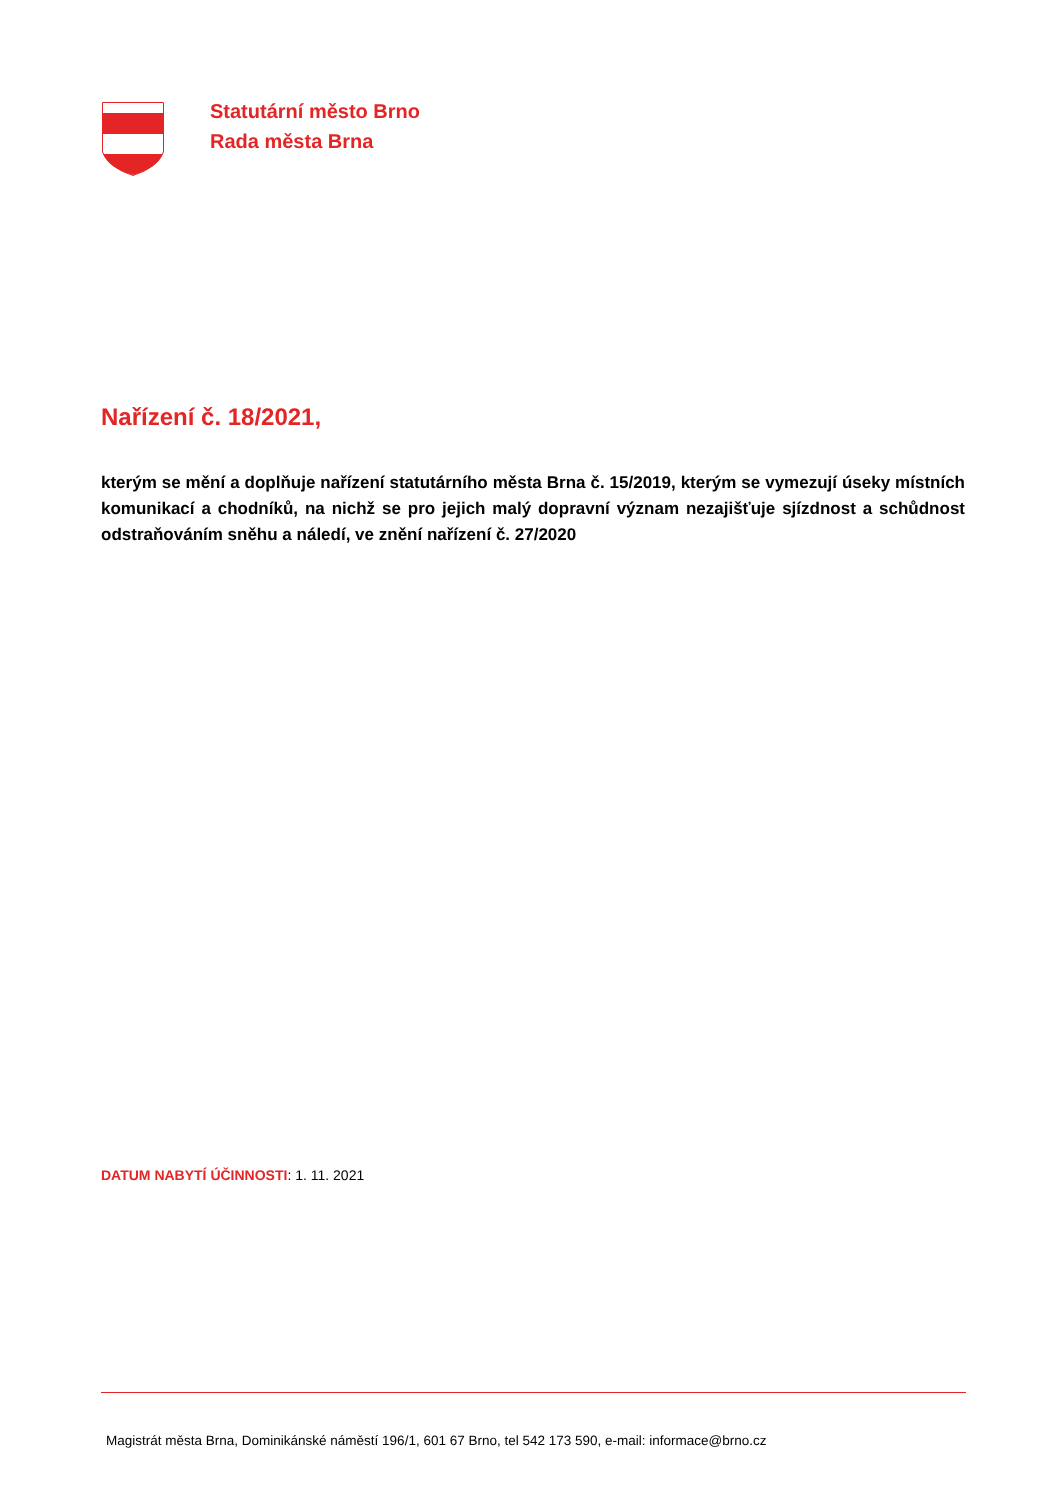Statutární město Brno
Rada města Brna
Nařízení č. 18/2021,
kterým se mění a doplňuje nařízení statutárního města Brna č. 15/2019, kterým se vymezují úseky místních komunikací a chodníků, na nichž se pro jejich malý dopravní význam nezajišťuje sjízdnost a schůdnost odstraňováním sněhu a náledí, ve znění nařízení č. 27/2020
DATUM NABYTÍ ÚČINNOSTI: 1. 11. 2021
Magistrát města Brna, Dominikánské náměstí 196/1, 601 67 Brno, tel 542 173 590, e-mail: informace@brno.cz